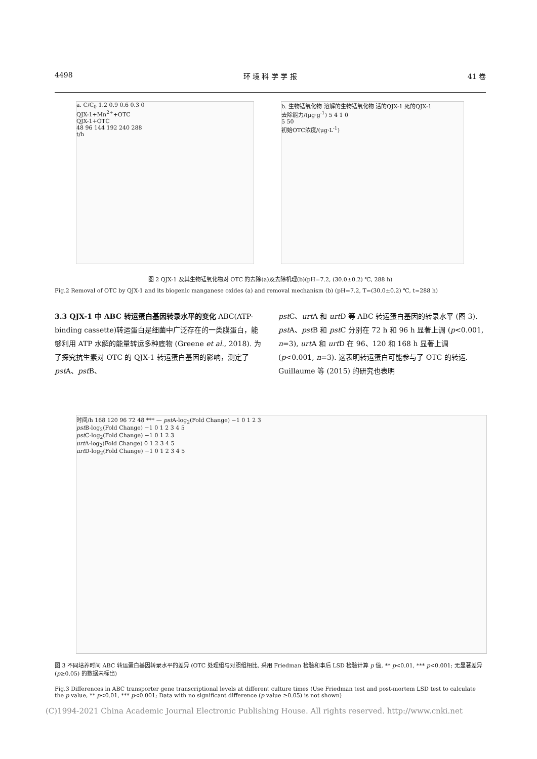4498 环 境 科 学 学 报 41 卷
a. C/C<sub>0</sub> 1.2 0.9 0.6 0.3 0
QJX-1+Mn<sup>2+</sup>+OTC
QJX-1+OTC
48 96 144 192 240 288
t/h
b. 生物锰氧化物 溶解的生物锰氧化物 活的QJX-1 死的QJX-1
去除能力/(μg·g<sup>-1</sup>) 5 4 1 0
5 50
初始OTC浓度/(μg·L<sup>-1</sup>)
图 2 QJX-1 及其生物锰氧化物对 OTC 的去除(a)及去除机理(b)(pH=7.2, (30.0±0.2) ℃, 288 h)
Fig.2 Removal of OTC by QJX-1 and its biogenic manganese oxides (a) and removal mechanism (b) (pH=7.2, T=(30.0±0.2) ℃, t=288 h)
3.3 QJX-1 中 ABC 转运蛋白基因转录水平的变化 ABC(ATP-binding cassette)转运蛋白是细菌中广泛存在的一类膜蛋白，能够利用 ATP 水解的能量转运多种底物 (Greene et al., 2018). 为了探究抗生素对 OTC 的 QJX-1 转运蛋白基因的影响，测定了 pst A、pst B、
pst C、urt A 和 urt D 等 ABC 转运蛋白基因的转录水平 (图 3). pst A、pst B 和 pst C 分别在 72 h 和 96 h 显著上调 (p<0.001, n=3), urt A 和 urt D 在 96、120 和 168 h 显著上调 (p<0.001, n=3). 这表明转运蛋白可能参与了 OTC 的转运. Guillaume 等 (2015) 的研究也表明
时间/h 168 120 96 72 48 *** — pst A-log<sub>2</sub>(Fold Change) −1 0 1 2 3
pst B-log<sub>2</sub>(Fold Change) −1 0 1 2 3 4 5
pst C-log<sub>2</sub>(Fold Change) −1 0 1 2 3
urt A-log<sub>2</sub>(Fold Change) 0 1 2 3 4 5
urt D-log<sub>2</sub>(Fold Change) −1 0 1 2 3 4 5
图 3 不同培养时间 ABC 转运蛋白基因转录水平的差异 (OTC 处理组与对照组相比, 采用 Friedman 检验和事后 LSD 检验计算 p 值, ** p<0.01, *** p<0.001; 无显著差异 (p≥0.05) 的数据未标出)
Fig.3 Differences in ABC transporter gene transcriptional levels at different culture times (Use Friedman test and post-mortem LSD test to calculate the p value, ** p<0.01, *** p<0.001; Data with no significant difference (p value ≥0.05) is not shown)
(C)1994-2021 China Academic Journal Electronic Publishing House. All rights reserved. http://www.cnki.net